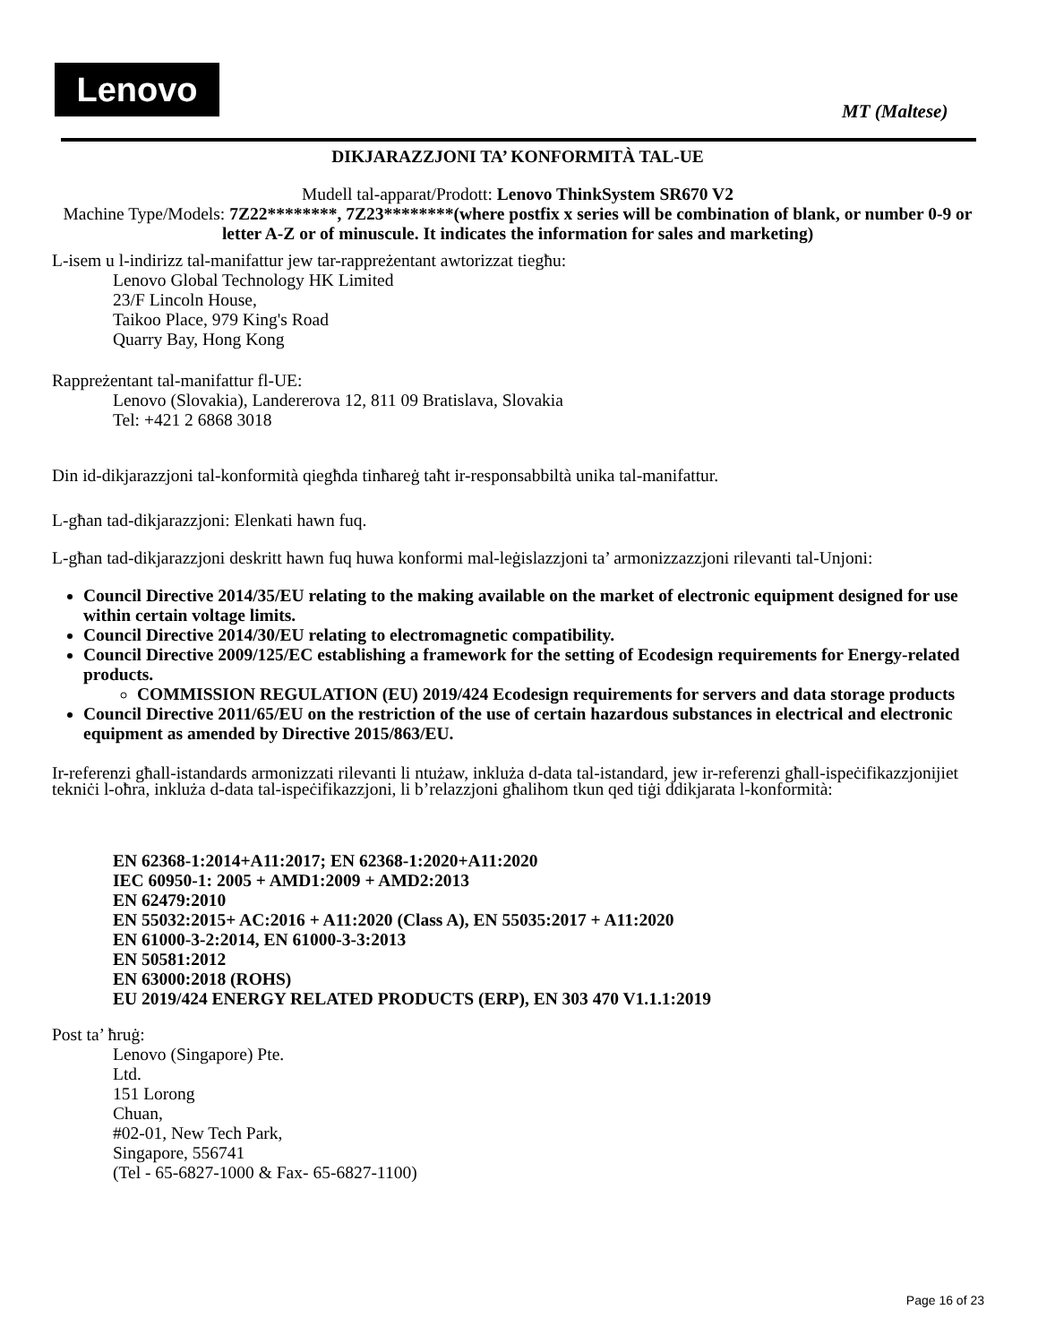Lenovo
MT (Maltese)
DIKJARAZZJONI TA’ KONFORMITÀ TAL-UE
Mudell tal-apparat/Prodott: Lenovo ThinkSystem SR670 V2
Machine Type/Models: 7Z22********, 7Z23********(where postfix x series will be combination of blank, or number 0-9 or letter A-Z or of minuscule. It indicates the information for sales and marketing)
L-isem u l-indirizz tal-manifattur jew tar-rappreżentant awtorizzat tiegħu:
Lenovo Global Technology HK Limited
23/F Lincoln House,
Taikoo Place, 979 King's Road
Quarry Bay, Hong Kong
Rappreżentant tal-manifattur fl-UE:
Lenovo (Slovakia), Landererova 12, 811 09 Bratislava, Slovakia
Tel: +421 2 6868 3018
Din id-dikjarazzjoni tal-konformità qiegħda tinħareġ taħt ir-responsabbiltà unika tal-manifattur.
L-għan tad-dikjarazzjoni: Elenkati hawn fuq.
L-għan tad-dikjarazzjoni deskritt hawn fuq huwa konformi mal-leġislazzjoni ta’ armonizzazzjoni rilevanti tal-Unjoni:
Council Directive 2014/35/EU relating to the making available on the market of electronic equipment designed for use within certain voltage limits.
Council Directive 2014/30/EU relating to electromagnetic compatibility.
Council Directive 2009/125/EC establishing a framework for the setting of Ecodesign requirements for Energy-related products.
COMMISSION REGULATION (EU) 2019/424 Ecodesign requirements for servers and data storage products
Council Directive 2011/65/EU on the restriction of the use of certain hazardous substances in electrical and electronic equipment as amended by Directive 2015/863/EU.
Ir-referenzi għall-istandards armonizzati rilevanti li ntużaw, inkluża d-data tal-istandard, jew ir-referenzi għall-ispeċifikazzjonijiet tekniċi l-oħra, inkluża d-data tal-ispeċifikazzjoni, li b’relazzjoni għalihom tkun qed tiġi ddikjarata l-konformità:
EN 62368-1:2014+A11:2017; EN 62368-1:2020+A11:2020
IEC 60950-1: 2005 + AMD1:2009 + AMD2:2013
EN 62479:2010
EN 55032:2015+ AC:2016 + A11:2020 (Class A), EN 55035:2017 + A11:2020
EN 61000-3-2:2014, EN 61000-3-3:2013
EN 50581:2012
EN 63000:2018 (ROHS)
EU 2019/424 ENERGY RELATED PRODUCTS (ERP), EN 303 470 V1.1.1:2019
Post ta’ ħruġ:
Lenovo (Singapore) Pte.
Ltd.
151 Lorong
Chuan,
#02-01, New Tech Park,
Singapore, 556741
(Tel - 65-6827-1000 & Fax- 65-6827-1100)
Page 16 of 23